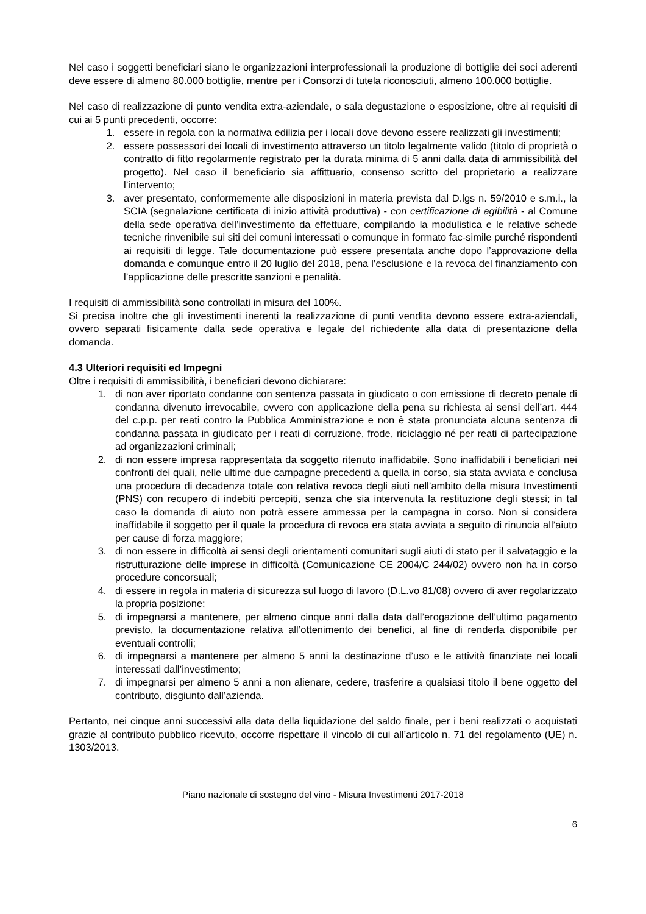Nel caso i soggetti beneficiari siano le organizzazioni interprofessionali la produzione di bottiglie dei soci aderenti deve essere di almeno 80.000 bottiglie, mentre per i Consorzi di tutela riconosciuti, almeno 100.000 bottiglie.
Nel caso di realizzazione di punto vendita extra-aziendale, o sala degustazione o esposizione, oltre ai requisiti di cui ai 5 punti precedenti, occorre:
1. essere in regola con la normativa edilizia per i locali dove devono essere realizzati gli investimenti;
2. essere possessori dei locali di investimento attraverso un titolo legalmente valido (titolo di proprietà o contratto di fitto regolarmente registrato per la durata minima di 5 anni dalla data di ammissibilità del progetto). Nel caso il beneficiario sia affittuario, consenso scritto del proprietario a realizzare l’intervento;
3. aver presentato, conformemente alle disposizioni in materia prevista dal D.lgs n. 59/2010 e s.m.i., la SCIA (segnalazione certificata di inizio attività produttiva) - con certificazione di agibilità - al Comune della sede operativa dell’investimento da effettuare, compilando la modulistica e le relative schede tecniche rinvenibile sui siti dei comuni interessati o comunque in formato fac-simile purché rispondenti ai requisiti di legge. Tale documentazione può essere presentata anche dopo l’approvazione della domanda e comunque entro il 20 luglio del 2018, pena l’esclusione e la revoca del finanziamento con l’applicazione delle prescritte sanzioni e penalità.
I requisiti di ammissibilità sono controllati in misura del 100%.
Si precisa inoltre che gli investimenti inerenti la realizzazione di punti vendita devono essere extra-aziendali, ovvero separati fisicamente dalla sede operativa e legale del richiedente alla data di presentazione della domanda.
4.3 Ulteriori requisiti ed Impegni
Oltre i requisiti di ammissibilità, i beneficiari devono dichiarare:
1. di non aver riportato condanne con sentenza passata in giudicato o con emissione di decreto penale di condanna divenuto irrevocabile, ovvero con applicazione della pena su richiesta ai sensi dell’art. 444 del c.p.p. per reati contro la Pubblica Amministrazione e non è stata pronunciata alcuna sentenza di condanna passata in giudicato per i reati di corruzione, frode, riciclaggio né per reati di partecipazione ad organizzazioni criminali;
2. di non essere impresa rappresentata da soggetto ritenuto inaffidabile. Sono inaffidabili i beneficiari nei confronti dei quali, nelle ultime due campagne precedenti a quella in corso, sia stata avviata e conclusa una procedura di decadenza totale con relativa revoca degli aiuti nell’ambito della misura Investimenti (PNS) con recupero di indebiti percepiti, senza che sia intervenuta la restituzione degli stessi; in tal caso la domanda di aiuto non potrà essere ammessa per la campagna in corso. Non si considera inaffidabile il soggetto per il quale la procedura di revoca era stata avviata a seguito di rinuncia all’aiuto per cause di forza maggiore;
3. di non essere in difficoltà ai sensi degli orientamenti comunitari sugli aiuti di stato per il salvataggio e la ristrutturazione delle imprese in difficoltà (Comunicazione CE 2004/C 244/02) ovvero non ha in corso procedure concorsuali;
4. di essere in regola in materia di sicurezza sul luogo di lavoro (D.L.vo 81/08) ovvero di aver regolarizzato la propria posizione;
5. di impegnarsi a mantenere, per almeno cinque anni dalla data dall’erogazione dell’ultimo pagamento previsto, la documentazione relativa all’ottenimento dei benefici, al fine di renderla disponibile per eventuali controlli;
6. di impegnarsi a mantenere per almeno 5 anni la destinazione d’uso e le attività finanziate nei locali interessati dall’investimento;
7. di impegnarsi per almeno 5 anni a non alienare, cedere, trasferire a qualsiasi titolo il bene oggetto del contributo, disgiunto dall’azienda.
Pertanto, nei cinque anni successivi alla data della liquidazione del saldo finale, per i beni realizzati o acquistati grazie al contributo pubblico ricevuto, occorre rispettare il vincolo di cui all’articolo n. 71 del regolamento (UE) n. 1303/2013.
Piano nazionale di sostegno del vino - Misura Investimenti 2017-2018
6